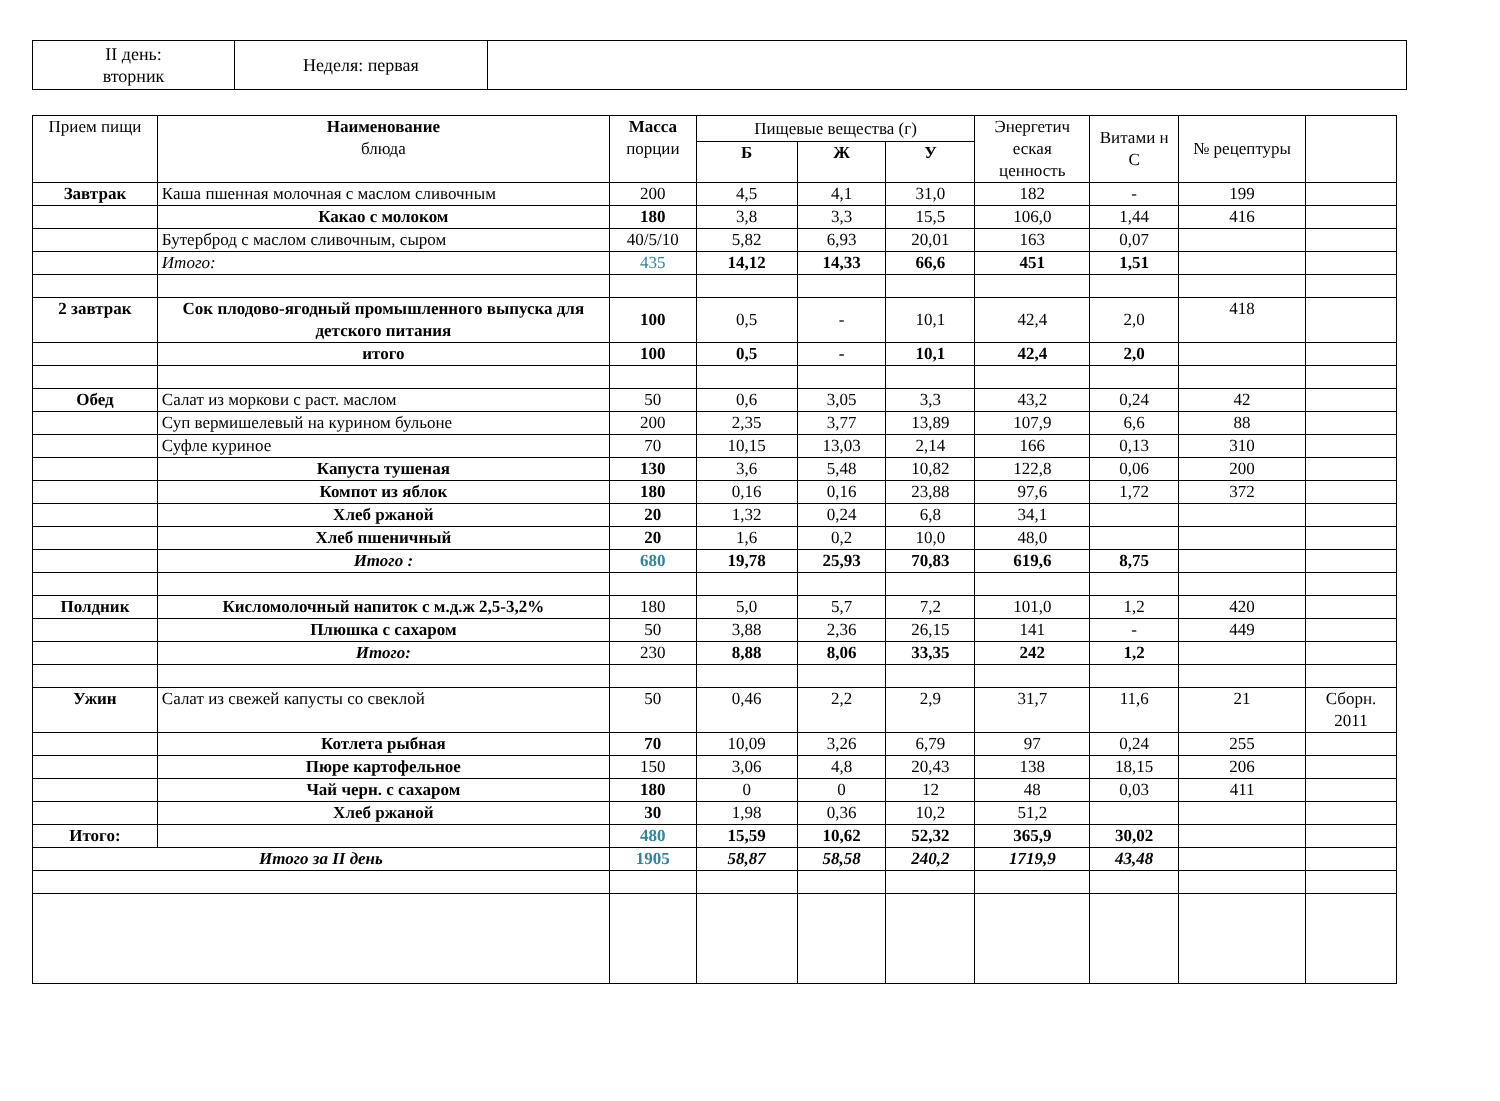| II день: вторник | Неделя: первая | |
| Прием пищи | Наименование блюда | Масса порции | Пищевые вещества (г) | | | Энергетич еская ценность | Витами н С | № рецептуры | |
| --- | --- | --- | --- | --- | --- | --- | --- | --- | --- |
| | | | Б | Ж | У | | | | |
| Завтрак | Каша пшенная молочная с маслом сливочным | 200 | 4,5 | 4,1 | 31,0 | 182 | - | 199 | |
| | Какао с молоком | 180 | 3,8 | 3,3 | 15,5 | 106,0 | 1,44 | 416 | |
| | Бутерброд с маслом сливочным, сыром | 40/5/10 | 5,82 | 6,93 | 20,01 | 163 | 0,07 | | |
| | Итого: | 435 | 14,12 | 14,33 | 66,6 | 451 | 1,51 | | |
| 2 завтрак | Сок плодово-ягодный промышленного выпуска для детского питания | 100 | 0,5 | - | 10,1 | 42,4 | 2,0 | 418 | |
| | итого | 100 | 0,5 | - | 10,1 | 42,4 | 2,0 | | |
| Обед | Салат из моркови с раст. маслом | 50 | 0,6 | 3,05 | 3,3 | 43,2 | 0,24 | 42 | |
| | Суп вермишелевый на курином бульоне | 200 | 2,35 | 3,77 | 13,89 | 107,9 | 6,6 | 88 | |
| | Суфле куриное | 70 | 10,15 | 13,03 | 2,14 | 166 | 0,13 | 310 | |
| | Капуста тушеная | 130 | 3,6 | 5,48 | 10,82 | 122,8 | 0,06 | 200 | |
| | Компот из яблок | 180 | 0,16 | 0,16 | 23,88 | 97,6 | 1,72 | 372 | |
| | Хлеб ржаной | 20 | 1,32 | 0,24 | 6,8 | 34,1 | | | |
| | Хлеб пшеничный | 20 | 1,6 | 0,2 | 10,0 | 48,0 | | | |
| | Итого : | 680 | 19,78 | 25,93 | 70,83 | 619,6 | 8,75 | | |
| Полдник | Кисломолочный напиток с м.д.ж 2,5-3,2% | 180 | 5,0 | 5,7 | 7,2 | 101,0 | 1,2 | 420 | |
| | Плюшка с сахаром | 50 | 3,88 | 2,36 | 26,15 | 141 | - | 449 | |
| | Итого: | 230 | 8,88 | 8,06 | 33,35 | 242 | 1,2 | | |
| Ужин | Салат из свежей капусты со свеклой | 50 | 0,46 | 2,2 | 2,9 | 31,7 | 11,6 | 21 | Сборн. 2011 |
| | Котлета рыбная | 70 | 10,09 | 3,26 | 6,79 | 97 | 0,24 | 255 | |
| | Пюре картофельное | 150 | 3,06 | 4,8 | 20,43 | 138 | 18,15 | 206 | |
| | Чай черн. с сахаром | 180 | 0 | 0 | 12 | 48 | 0,03 | 411 | |
| | Хлеб ржаной | 30 | 1,98 | 0,36 | 10,2 | 51,2 | | | |
| Итого: | | 480 | 15,59 | 10,62 | 52,32 | 365,9 | 30,02 | | |
| Итого за II день | | 1905 | 58,87 | 58,58 | 240,2 | 1719,9 | 43,48 | | |